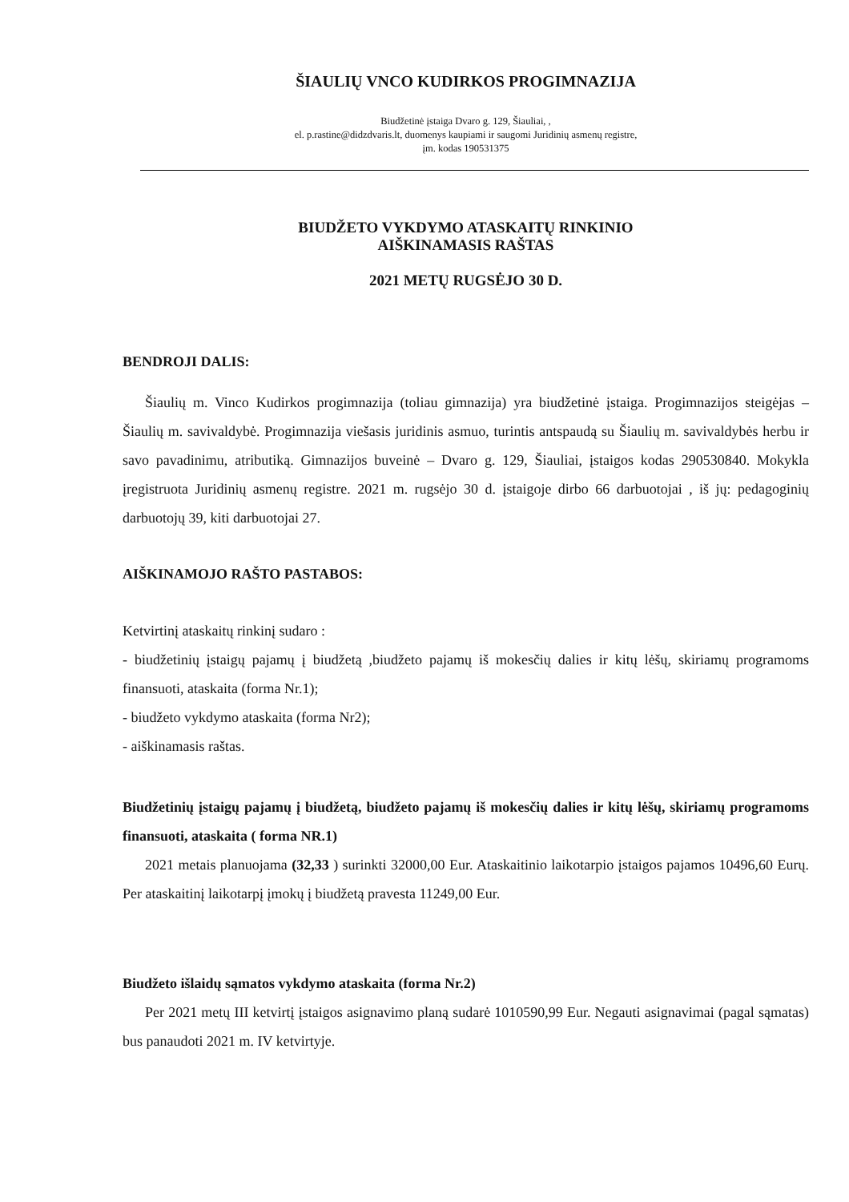ŠIAULIŲ VNCO KUDIRKOS PROGIMNAZIJA
Biudžetinė įstaiga Dvaro g. 129, Šiauliai, ,
el. p.rastine@didzdvaris.lt, duomenys kaupiami ir saugomi Juridinių asmenų registre,
įm. kodas 190531375
BIUDŽETO VYKDYMO ATASKAITŲ RINKINIO
AIŠKINAMASIS RAŠTAS
2021 METŲ RUGSĖJO 30 D.
BENDROJI DALIS:
Šiaulių m. Vinco Kudirkos progimnazija (toliau gimnazija) yra biudžetinė įstaiga. Progimnazijos steigėjas – Šiaulių m. savivaldybė. Progimnazija viešasis juridinis asmuo, turintis antspaudą su Šiaulių m. savivaldybės herbu ir savo pavadinimu, atributiką. Gimnazijos buveinė – Dvaro g. 129, Šiauliai, įstaigos kodas 290530840. Mokykla įregistruota Juridinių asmenų registre. 2021 m. rugsėjo 30 d. įstaigoje dirbo 66 darbuotojai , iš jų: pedagoginių darbuotojų 39, kiti darbuotojai 27.
AIŠKINAMOJO RAŠTO PASTABOS:
Ketvirtinį ataskaitų rinkinį sudaro :
- biudžetinių įstaigų pajamų į biudžetą ,biudžeto pajamų iš mokesčių dalies ir kitų lėšų, skiriamų programoms finansuoti, ataskaita (forma Nr.1);
- biudžeto vykdymo ataskaita (forma Nr2);
- aiškinamasis raštas.
Biudžetinių įstaigų pajamų į biudžetą, biudžeto pajamų iš mokesčių dalies ir kitų lėšų, skiriamų programoms finansuoti, ataskaita ( forma NR.1)
2021 metais planuojama (32,33 ) surinkti 32000,00 Eur. Ataskaitinio laikotarpio įstaigos pajamos 10496,60 Eurų. Per ataskaitinį laikotarpį įmokų į biudžetą pravesta 11249,00 Eur.
Biudžeto išlaidų sąmatos vykdymo ataskaita (forma Nr.2)
Per 2021 metų III ketvirtį įstaigos asignavimo planą sudarė 1010590,99 Eur. Negauti asignavimai (pagal sąmatas) bus panaudoti 2021 m. IV ketvirtyje.